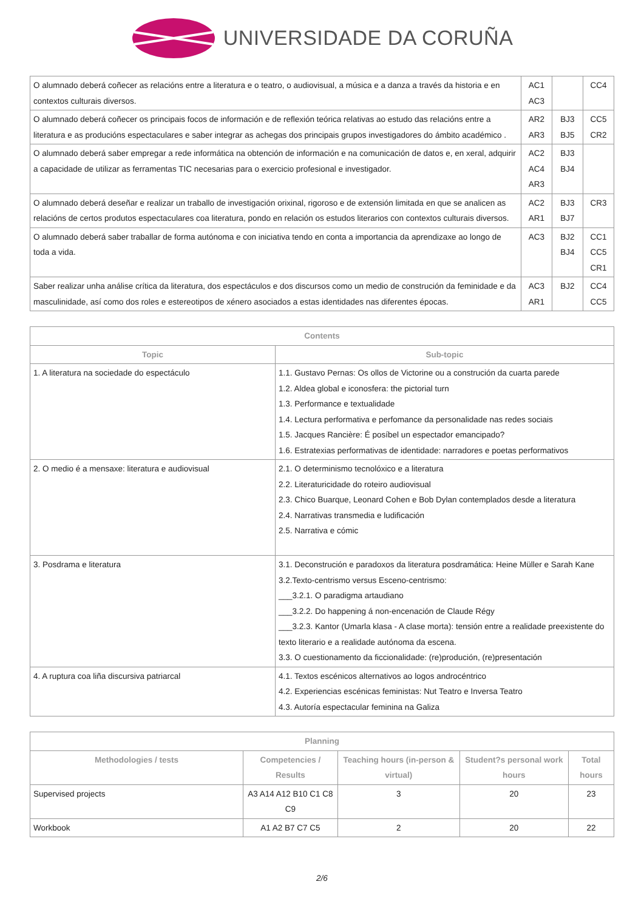UNIVERSIDADE DA CORUÑA
| O alumnado deberá coñecer as relacións entre a literatura e o teatro, o audiovisual, a música e a danza a través da historia e en contextos culturais diversos. | AC1 AC3 | | CC4 |
| O alumnado deberá coñecer os principais focos de información e de reflexión teórica relativas ao estudo das relacións entre a literatura e as producións espectaculares e saber integrar as achegas dos principais grupos investigadores do ámbito académico . | AR2 AR3 | BJ3 BJ5 | CC5 CR2 |
| O alumnado deberá saber empregar a rede informática na obtención de información e na comunicación de datos e, en xeral, adquirir a capacidade de utilizar as ferramentas TIC necesarias para o exercicio profesional e investigador. | AC2 AC4 AR3 | BJ3 BJ4 | |
| O alumnado deberá deseñar e realizar un traballo de investigación orixinal, rigoroso e de extensión limitada en que se analicen as relacións de certos produtos espectaculares coa literatura, pondo en relación os estudos literarios con contextos culturais diversos. | AC2 AR1 | BJ3 BJ7 | CR3 |
| O alumnado deberá saber traballar de forma autónoma e con iniciativa tendo en conta a importancia da aprendizaxe ao longo de toda a vida. | AC3 | BJ2 BJ4 | CC1 CC5 CR1 |
| Saber realizar unha análise crítica da literatura, dos espectáculos e dos discursos como un medio de construción da feminidade e da masculinidade, así como dos roles e estereotipos de xénero asociados a estas identidades nas diferentes épocas. | AC3 AR1 | BJ2 | CC4 CC5 |
| Contents | |
| --- | --- |
| Topic | Sub-topic |
| 1. A literatura na sociedade do espectáculo | 1.1. Gustavo Pernas: Os ollos de Victorine ou a construción da cuarta parede 1.2. Aldea global e iconosfera: the pictorial turn 1.3. Performance e textualidade 1.4. Lectura performativa e perfomance da personalidade nas redes sociais 1.5. Jacques Rancière: É posíbel un espectador emancipado? 1.6. Estratexias performativas de identidade: narradores e poetas performativos |
| 2. O medio é a mensaxe: literatura e audiovisual | 2.1. O determinismo tecnolóxico e a literatura 2.2. Literaturicidade do roteiro audiovisual 2.3. Chico Buarque, Leonard Cohen e Bob Dylan contemplados desde a literatura 2.4. Narrativas transmedia e ludificación 2.5. Narrativa e cómic |
| 3. Posdrama e literatura | 3.1. Deconstrución e paradoxos da literatura posdramática: Heine Müller e Sarah Kane 3.2.Texto-centrismo versus Esceno-centrismo: ___3.2.1. O paradigma artaudiano ___3.2.2. Do happening á non-encenación de Claude Régy ___3.2.3. Kantor (Umarla klasa - A clase morta): tensión entre a realidade preexistente do texto literario e a realidade autónoma da escena. 3.3. O cuestionamento da ficcionalidade: (re)produción, (re)presentación |
| 4. A ruptura coa liña discursiva patriarcal | 4.1. Textos escénicos alternativos ao logos androcéntrico 4.2. Experiencias escénicas feministas: Nut Teatro e Inversa Teatro 4.3. Autoría espectacular feminina na Galiza |
| Planning | | | | |
| --- | --- | --- | --- | --- |
| Methodologies / tests | Competencies / Results | Teaching hours (in-person & virtual) | Student?s personal work hours | Total hours |
| Supervised projects | A3 A14 A12 B10 C1 C8 C9 | 3 | 20 | 23 |
| Workbook | A1 A2 B7 C7 C5 | 2 | 20 | 22 |
2/6